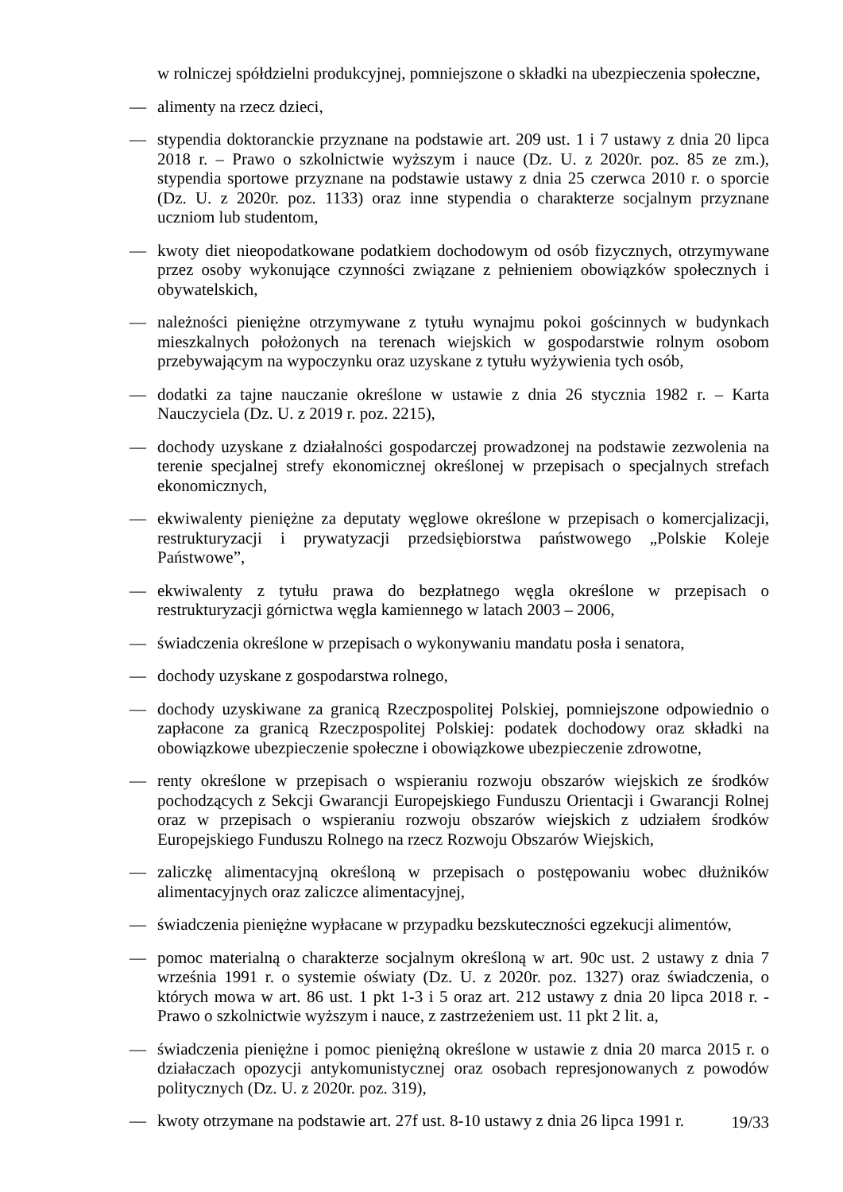w rolniczej spółdzielni produkcyjnej, pomniejszone o składki na ubezpieczenia społeczne,
— alimenty na rzecz dzieci,
— stypendia doktoranckie przyznane na podstawie art. 209 ust. 1 i 7 ustawy z dnia 20 lipca 2018 r. – Prawo o szkolnictwie wyższym i nauce (Dz. U. z 2020r. poz. 85 ze zm.), stypendia sportowe przyznane na podstawie ustawy z dnia 25 czerwca 2010 r. o sporcie (Dz. U. z 2020r. poz. 1133) oraz inne stypendia o charakterze socjalnym przyznane uczniom lub studentom,
— kwoty diet nieopodatkowane podatkiem dochodowym od osób fizycznych, otrzymywane przez osoby wykonujące czynności związane z pełnieniem obowiązków społecznych i obywatelskich,
— należności pieniężne otrzymywane z tytułu wynajmu pokoi gościnnych w budynkach mieszkalnych położonych na terenach wiejskich w gospodarstwie rolnym osobom przebywającym na wypoczynku oraz uzyskane z tytułu wyżywienia tych osób,
— dodatki za tajne nauczanie określone w ustawie z dnia 26 stycznia 1982 r. – Karta Nauczyciela (Dz. U. z 2019 r. poz. 2215),
— dochody uzyskane z działalności gospodarczej prowadzonej na podstawie zezwolenia na terenie specjalnej strefy ekonomicznej określonej w przepisach o specjalnych strefach ekonomicznych,
— ekwiwalenty pieniężne za deputaty węglowe określone w przepisach o komercjalizacji, restrukturyzacji i prywatyzacji przedsiębiorstwa państwowego „Polskie Koleje Państwowe”,
— ekwiwalenty z tytułu prawa do bezpłatnego węgla określone w przepisach o restrukturyzacji górnictwa węgla kamiennego w latach 2003 – 2006,
— świadczenia określone w przepisach o wykonywaniu mandatu posła i senatora,
— dochody uzyskane z gospodarstwa rolnego,
— dochody uzyskiwane za granicą Rzeczpospolitej Polskiej, pomniejszone odpowiednio o zapłacone za granicą Rzeczpospolitej Polskiej: podatek dochodowy oraz składki na obowiązkowe ubezpieczenie społeczne i obowiązkowe ubezpieczenie zdrowotne,
— renty określone w przepisach o wspieraniu rozwoju obszarów wiejskich ze środków pochodzących z Sekcji Gwarancji Europejskiego Funduszu Orientacji i Gwarancji Rolnej oraz w przepisach o wspieraniu rozwoju obszarów wiejskich z udziałem środków Europejskiego Funduszu Rolnego na rzecz Rozwoju Obszarów Wiejskich,
— zaliczkę alimentacyjną określoną w przepisach o postępowaniu wobec dłużników alimentacyjnych oraz zaliczce alimentacyjnej,
— świadczenia pieniężne wypłacane w przypadku bezskuteczności egzekucji alimentów,
— pomoc materialną o charakterze socjalnym określoną w art. 90c ust. 2 ustawy z dnia 7 września 1991 r. o systemie oświaty (Dz. U. z 2020r. poz. 1327) oraz świadczenia, o których mowa w art. 86 ust. 1 pkt 1-3 i 5 oraz art. 212 ustawy z dnia 20 lipca 2018 r. - Prawo o szkolnictwie wyższym i nauce, z zastrzeżeniem ust. 11 pkt 2 lit. a,
— świadczenia pieniężne i pomoc pieniężną określone w ustawie z dnia 20 marca 2015 r. o działaczach opozycji antykomunistycznej oraz osobach represjonowanych z powodów politycznych (Dz. U. z 2020r. poz. 319),
— kwoty otrzymane na podstawie art. 27f ust. 8-10 ustawy z dnia 26 lipca 1991 r.
19/33